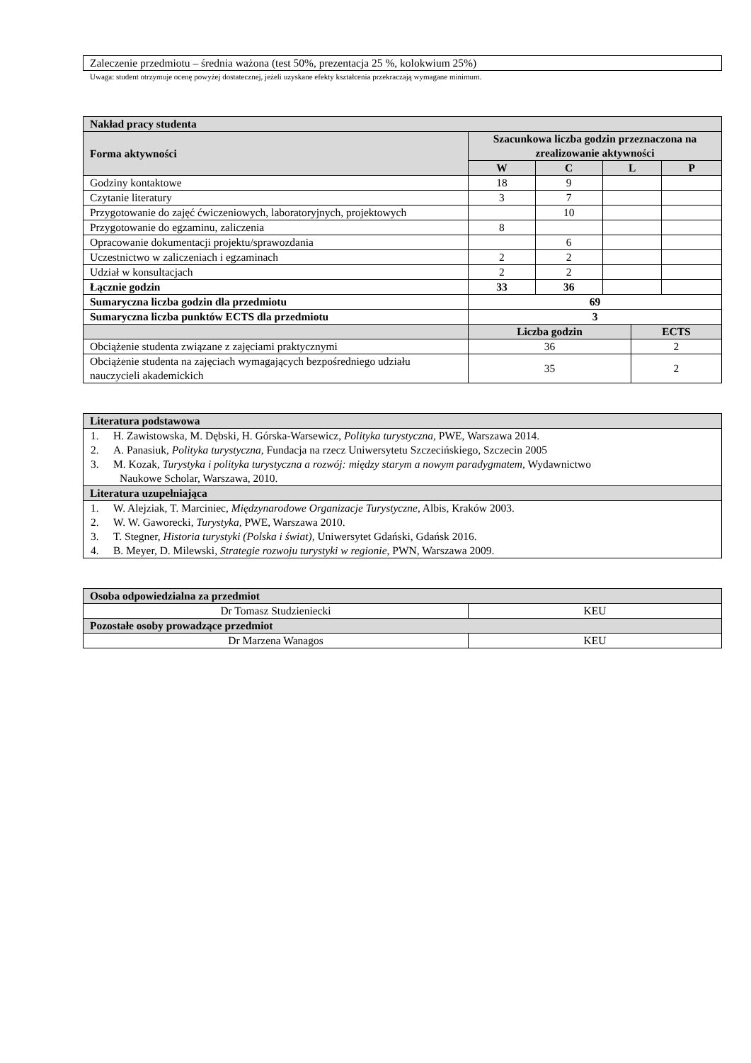| Zaleczenie przedmiotu – średnia ważona (test 50%, prezentacja 25 %, kolokwium 25%) |
Uwaga: student otrzymuje ocenę powyżej dostatecznej, jeżeli uzyskane efekty kształcenia przekraczają wymagane minimum.
| Nakład pracy studenta | | | | | |
| --- | --- | --- | --- | --- | --- |
| Forma aktywności | Szacunkowa liczba godzin przeznaczona na zrealizowanie aktywności | | | | |
| | W | C | L | | P |
| Godziny kontaktowe | 18 | 9 | | | |
| Czytanie literatury | 3 | 7 | | | |
| Przygotowanie do zajęć ćwiczeniowych, laboratoryjnych, projektowych | | 10 | | | |
| Przygotowanie do egzaminu, zaliczenia | 8 | | | | |
| Opracowanie dokumentacji projektu/sprawozdania | | 6 | | | |
| Uczestnictwo w zaliczeniach i egzaminach | 2 | 2 | | | |
| Udział w konsultacjach | 2 | 2 | | | |
| Łącznie godzin | 33 | 36 | | | |
| Sumaryczna liczba godzin dla przedmiotu | 69 | | | | |
| Sumaryczna liczba punktów ECTS dla przedmiotu | 3 | | | | |
| | Liczba godzin | | | ECTS | |
| Obciążenie studenta związane z zajęciami praktycznymi | 36 | | | 2 | |
| Obciążenie studenta na zajęciach wymagających bezpośredniego udziału nauczycieli akademickich | 35 | | | 2 | |
| Literatura podstawowa |
| --- |
| 1. H. Zawistowska, M. Dębski, H. Górska-Warsewicz, Polityka turystyczna , PWE, Warszawa 2014. 2. A. Panasiuk, Polityka turystyczna , Fundacja na rzecz Uniwersytetu Szczecińskiego, Szczecin 2005 3. M. Kozak, Turystyka i polityka turystyczna a rozwój: między starym a nowym paradygmatem, Wydawnictwo Naukowe Scholar, Warszawa, 2010. |
| Literatura uzupełniająca |
| 1. W. Alejziak, T. Marciniec, Międzynarodowe Organizacje Turystyczne , Albis, Kraków 2003. 2. W. W. Gaworecki, Turystyka, PWE, Warszawa 2010. 3. T. Stegner, Historia turystyki (Polska i świat), Uniwersytet Gdański, Gdańsk 2016. 4. B. Meyer, D. Milewski, Strategie rozwoju turystyki w regionie, PWN, Warszawa 2009. |
| Osoba odpowiedzialna za przedmiot | |
| --- | --- |
| Dr Tomasz Studzieniecki | KEU |
| Pozostałe osoby prowadzące przedmiot | |
| Dr Marzena Wanagos | KEU |